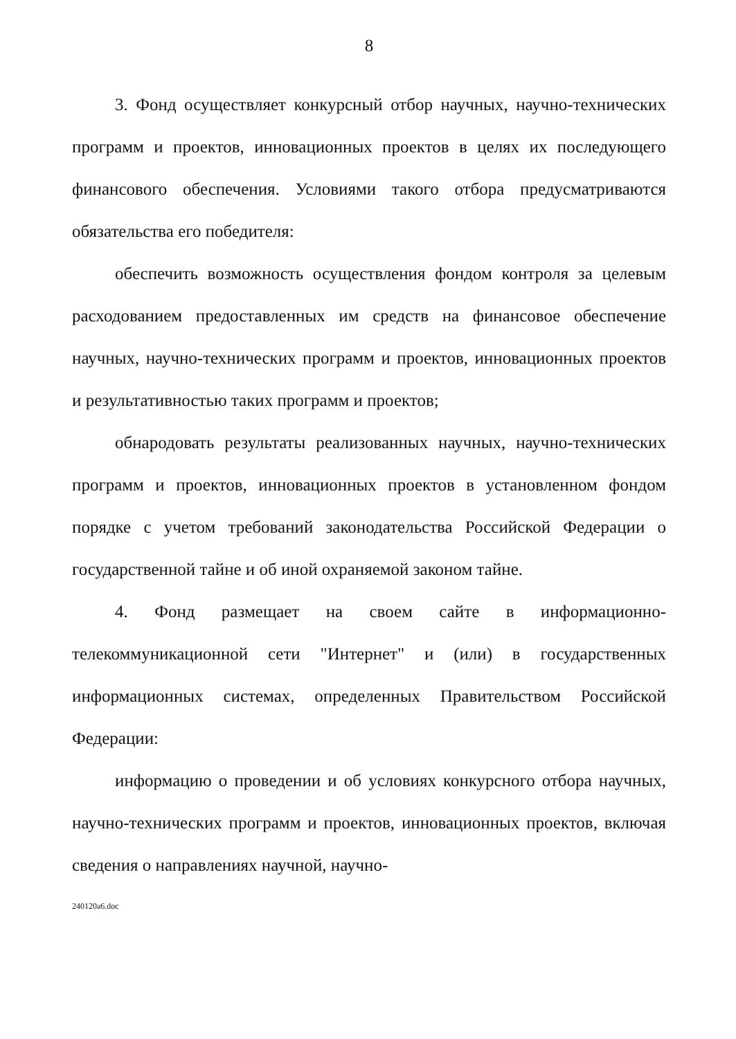8
3. Фонд осуществляет конкурсный отбор научных, научно-технических программ и проектов, инновационных проектов в целях их последующего финансового обеспечения. Условиями такого отбора предусматриваются обязательства его победителя:
обеспечить возможность осуществления фондом контроля за целевым расходованием предоставленных им средств на финансовое обеспечение научных, научно-технических программ и проектов, инновационных проектов и результативностью таких программ и проектов;
обнародовать результаты реализованных научных, научно-технических программ и проектов, инновационных проектов в установленном фондом порядке с учетом требований законодательства Российской Федерации о государственной тайне и об иной охраняемой законом тайне.
4. Фонд размещает на своем сайте в информационно-телекоммуникационной сети "Интернет" и (или) в государственных информационных системах, определенных Правительством Российской Федерации:
информацию о проведении и об условиях конкурсного отбора научных, научно-технических программ и проектов, инновационных проектов, включая сведения о направлениях научной, научно-
240120a6.doc